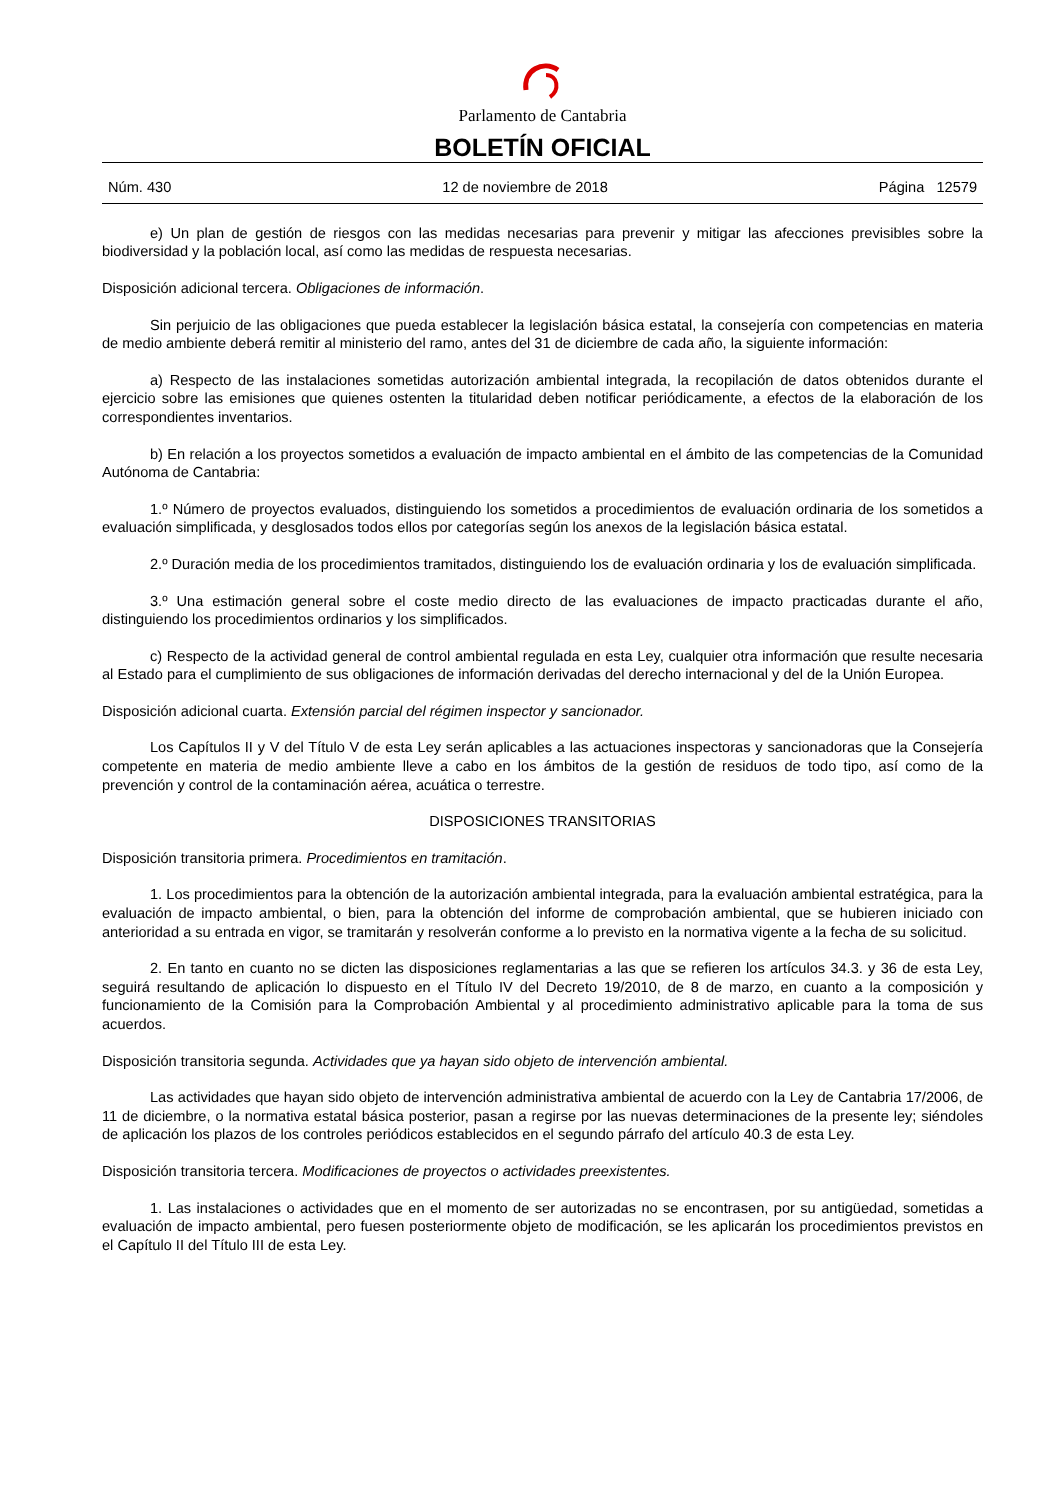Parlamento de Cantabria
BOLETÍN OFICIAL
Núm. 430 12 de noviembre de 2018 Página 12579
e) Un plan de gestión de riesgos con las medidas necesarias para prevenir y mitigar las afecciones previsibles sobre la biodiversidad y la población local, así como las medidas de respuesta necesarias.
Disposición adicional tercera. Obligaciones de información.
Sin perjuicio de las obligaciones que pueda establecer la legislación básica estatal, la consejería con competencias en materia de medio ambiente deberá remitir al ministerio del ramo, antes del 31 de diciembre de cada año, la siguiente información:
a) Respecto de las instalaciones sometidas autorización ambiental integrada, la recopilación de datos obtenidos durante el ejercicio sobre las emisiones que quienes ostenten la titularidad deben notificar periódicamente, a efectos de la elaboración de los correspondientes inventarios.
b) En relación a los proyectos sometidos a evaluación de impacto ambiental en el ámbito de las competencias de la Comunidad Autónoma de Cantabria:
1.º Número de proyectos evaluados, distinguiendo los sometidos a procedimientos de evaluación ordinaria de los sometidos a evaluación simplificada, y desglosados todos ellos por categorías según los anexos de la legislación básica estatal.
2.º Duración media de los procedimientos tramitados, distinguiendo los de evaluación ordinaria y los de evaluación simplificada.
3.º Una estimación general sobre el coste medio directo de las evaluaciones de impacto practicadas durante el año, distinguiendo los procedimientos ordinarios y los simplificados.
c) Respecto de la actividad general de control ambiental regulada en esta Ley, cualquier otra información que resulte necesaria al Estado para el cumplimiento de sus obligaciones de información derivadas del derecho internacional y del de la Unión Europea.
Disposición adicional cuarta. Extensión parcial del régimen inspector y sancionador.
Los Capítulos II y V del Título V de esta Ley serán aplicables a las actuaciones inspectoras y sancionadoras que la Consejería competente en materia de medio ambiente lleve a cabo en los ámbitos de la gestión de residuos de todo tipo, así como de la prevención y control de la contaminación aérea, acuática o terrestre.
DISPOSICIONES TRANSITORIAS
Disposición transitoria primera. Procedimientos en tramitación.
1. Los procedimientos para la obtención de la autorización ambiental integrada, para la evaluación ambiental estratégica, para la evaluación de impacto ambiental, o bien, para la obtención del informe de comprobación ambiental, que se hubieren iniciado con anterioridad a su entrada en vigor, se tramitarán y resolverán conforme a lo previsto en la normativa vigente a la fecha de su solicitud.
2. En tanto en cuanto no se dicten las disposiciones reglamentarias a las que se refieren los artículos 34.3. y 36 de esta Ley, seguirá resultando de aplicación lo dispuesto en el Título IV del Decreto 19/2010, de 8 de marzo, en cuanto a la composición y funcionamiento de la Comisión para la Comprobación Ambiental y al procedimiento administrativo aplicable para la toma de sus acuerdos.
Disposición transitoria segunda. Actividades que ya hayan sido objeto de intervención ambiental.
Las actividades que hayan sido objeto de intervención administrativa ambiental de acuerdo con la Ley de Cantabria 17/2006, de 11 de diciembre, o la normativa estatal básica posterior, pasan a regirse por las nuevas determinaciones de la presente ley; siéndoles de aplicación los plazos de los controles periódicos establecidos en el segundo párrafo del artículo 40.3 de esta Ley.
Disposición transitoria tercera. Modificaciones de proyectos o actividades preexistentes.
1. Las instalaciones o actividades que en el momento de ser autorizadas no se encontrasen, por su antigüedad, sometidas a evaluación de impacto ambiental, pero fuesen posteriormente objeto de modificación, se les aplicarán los procedimientos previstos en el Capítulo II del Título III de esta Ley.